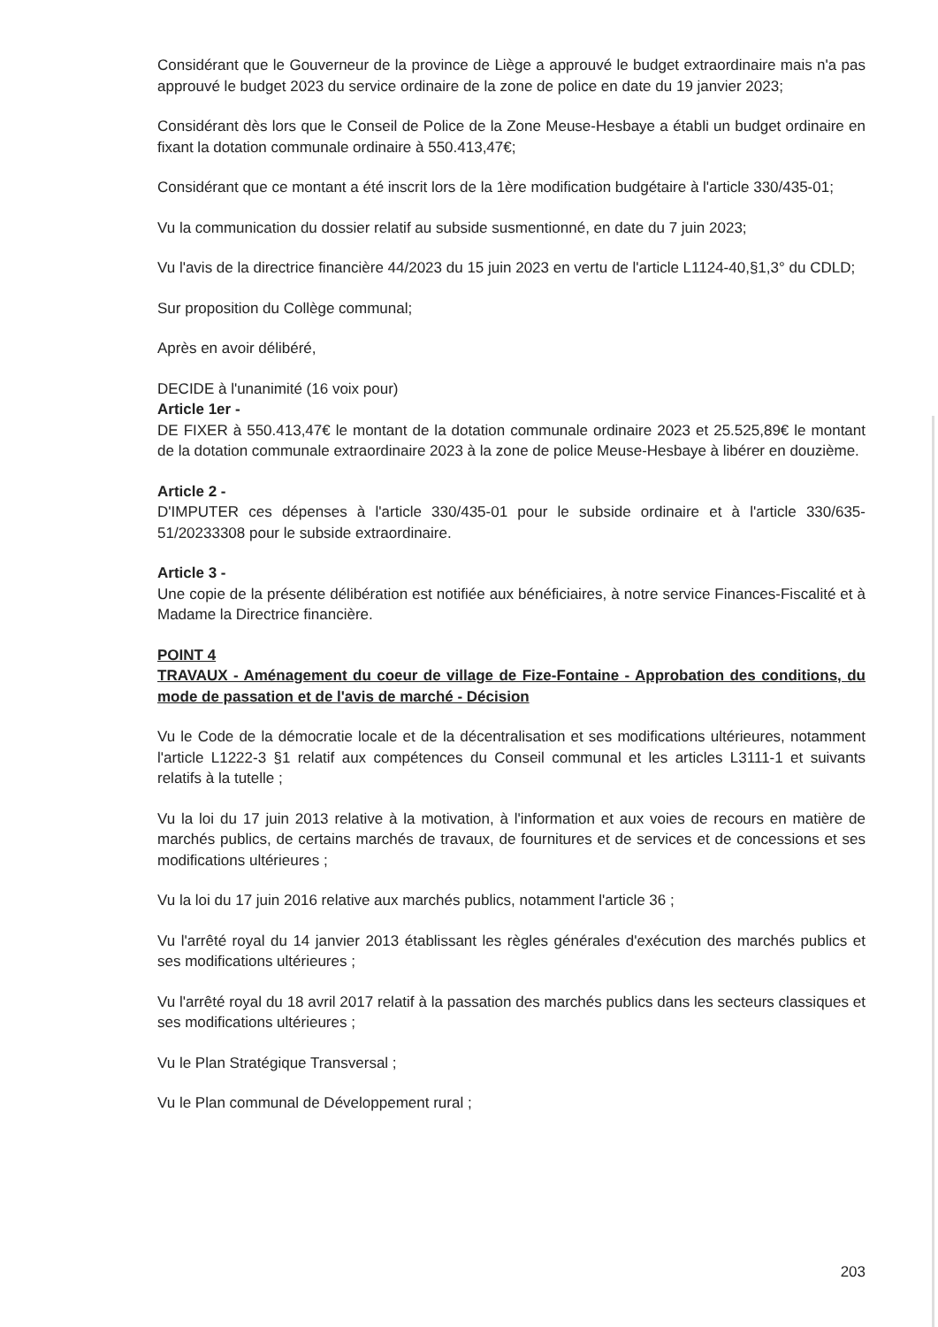Considérant que le Gouverneur de la province de Liège a approuvé le budget extraordinaire mais n'a pas approuvé le budget 2023 du service ordinaire de la zone de police en date du 19 janvier 2023;
Considérant dès lors que le Conseil de Police de la Zone Meuse-Hesbaye a établi un budget ordinaire en fixant la dotation communale ordinaire à 550.413,47€;
Considérant que ce montant a été inscrit lors de la 1ère modification budgétaire à l'article 330/435-01;
Vu la communication du dossier relatif au subside susmentionné, en date du 7 juin 2023;
Vu l'avis de la directrice financière 44/2023 du 15 juin 2023 en vertu de l'article L1124-40,§1,3° du CDLD;
Sur proposition du Collège communal;
Après en avoir délibéré,
DECIDE à l'unanimité (16 voix pour)
Article 1er -
DE FIXER à 550.413,47€ le montant de la dotation communale ordinaire 2023 et 25.525,89€ le montant de la dotation communale extraordinaire 2023 à la zone de police Meuse-Hesbaye à libérer en douzième.
Article 2 -
D'IMPUTER ces dépenses à l'article 330/435-01 pour le subside ordinaire et à l'article 330/635-51/20233308 pour le subside extraordinaire.
Article 3 -
Une copie de la présente délibération est notifiée aux bénéficiaires, à notre service Finances-Fiscalité et à Madame la Directrice financière.
POINT 4
TRAVAUX - Aménagement du coeur de village de Fize-Fontaine - Approbation des conditions, du mode de passation et de l'avis de marché - Décision
Vu le Code de la démocratie locale et de la décentralisation et ses modifications ultérieures, notamment l'article L1222-3 §1 relatif aux compétences du Conseil communal et les articles L3111-1 et suivants relatifs à la tutelle ;
Vu la loi du 17 juin 2013 relative à la motivation, à l'information et aux voies de recours en matière de marchés publics, de certains marchés de travaux, de fournitures et de services et de concessions et ses modifications ultérieures ;
Vu la loi du 17 juin 2016 relative aux marchés publics, notamment l'article 36 ;
Vu l'arrêté royal du 14 janvier 2013 établissant les règles générales d'exécution des marchés publics et ses modifications ultérieures ;
Vu l'arrêté royal du 18 avril 2017 relatif à la passation des marchés publics dans les secteurs classiques et ses modifications ultérieures ;
Vu le Plan Stratégique Transversal ;
Vu le Plan communal de Développement rural ;
203